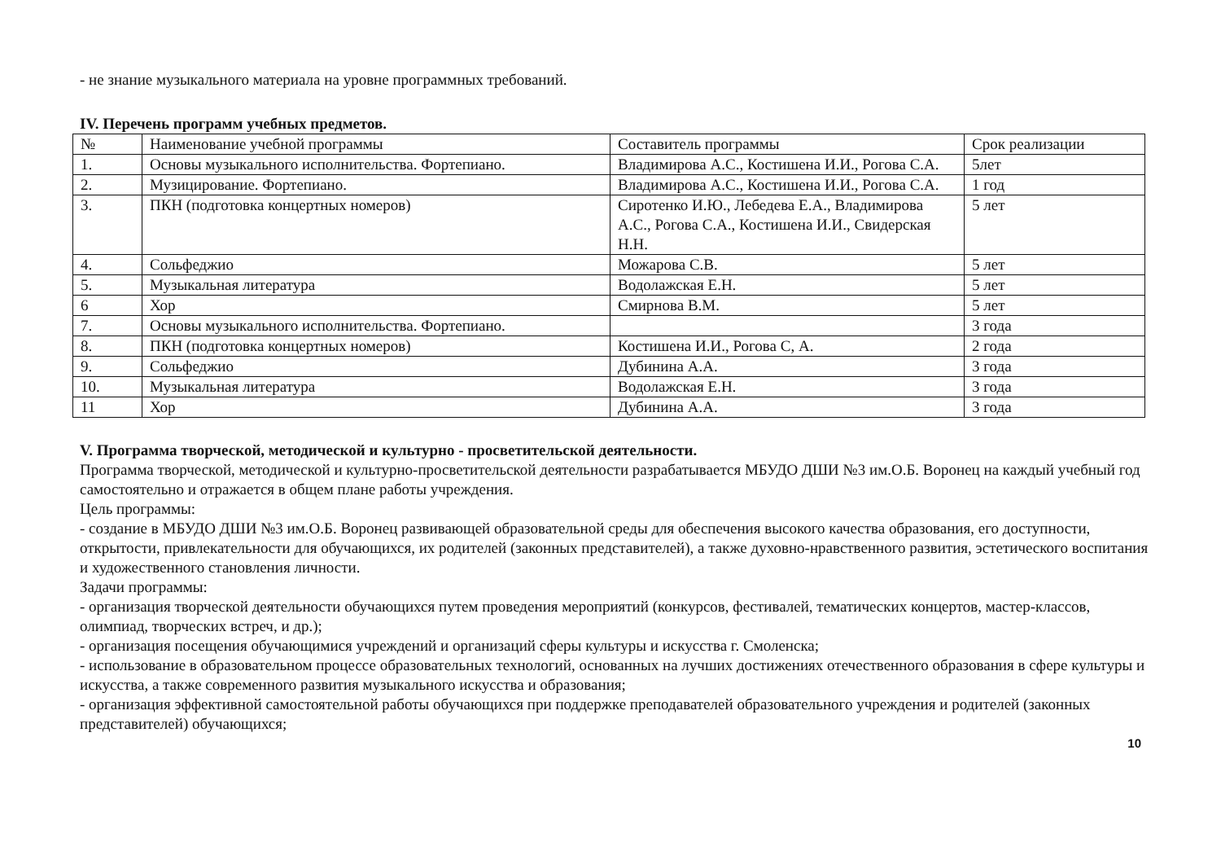- не знание музыкального материала на уровне программных требований.
IV. Перечень программ учебных предметов.
| № | Наименование учебной программы | Составитель программы | Срок реализации |
| 1. | Основы музыкального исполнительства. Фортепиано. | Владимирова А.С., Костишена И.И., Рогова С.А. | 5лет |
| 2. | Музицирование. Фортепиано. | Владимирова А.С., Костишена И.И., Рогова С.А. | 1 год |
| 3. | ПКН (подготовка концертных номеров) | Сиротенко И.Ю., Лебедева Е.А., Владимирова А.С., Рогова С.А., Костишена И.И., Свидерская Н.Н. | 5 лет |
| 4. | Сольфеджио | Можарова С.В. | 5 лет |
| 5. | Музыкальная литература | Водолажская Е.Н. | 5 лет |
| 6 | Хор | Смирнова В.М. | 5 лет |
| 7. | Основы музыкального исполнительства. Фортепиано. | | 3 года |
| 8. | ПКН (подготовка концертных номеров) | Костишена И.И., Рогова С, А. | 2 года |
| 9. | Сольфеджио | Дубинина А.А. | 3 года |
| 10. | Музыкальная литература | Водолажская Е.Н. | 3 года |
| 11 | Хор | Дубинина А.А. | 3 года |
V. Программа творческой, методической и культурно - просветительской деятельности.
Программа творческой, методической и культурно-просветительской деятельности разрабатывается МБУДО ДШИ №3 им.О.Б. Воронец на каждый учебный год самостоятельно и отражается в общем плане работы учреждения.
Цель программы:
- создание в МБУДО ДШИ №3 им.О.Б. Воронец развивающей образовательной среды для обеспечения высокого качества образования, его доступности, открытости, привлекательности для обучающихся, их родителей (законных представителей), а также духовно-нравственного развития, эстетического воспитания и художественного становления личности.
Задачи программы:
- организация творческой деятельности обучающихся путем проведения мероприятий (конкурсов, фестивалей, тематических концертов, мастер-классов, олимпиад, творческих встреч, и др.);
- организация посещения обучающимися учреждений и организаций сферы культуры и искусства г. Смоленска;
- использование в образовательном процессе образовательных технологий, основанных на лучших достижениях отечественного образования в сфере культуры и искусства, а также современного развития музыкального искусства и образования;
- организация эффективной самостоятельной работы обучающихся при поддержке преподавателей образовательного учреждения и родителей (законных представителей) обучающихся;
10